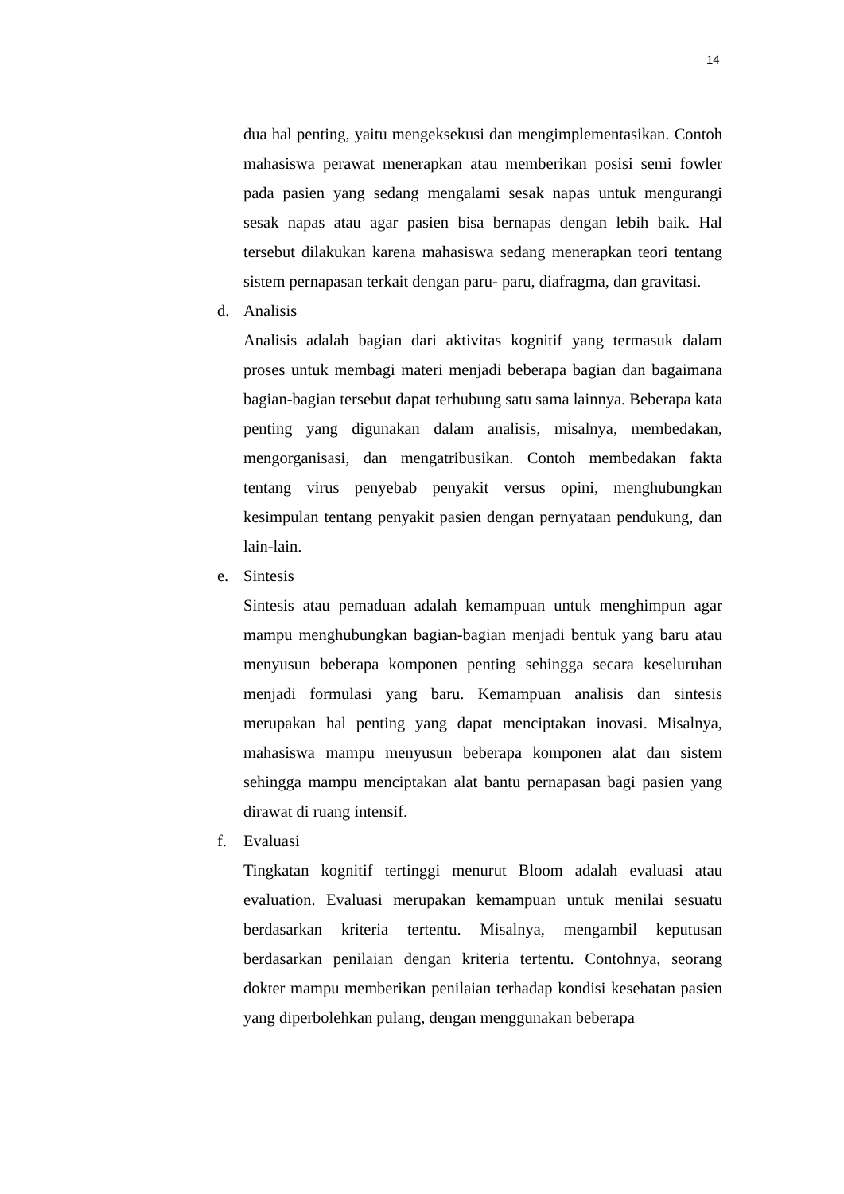14
dua hal penting, yaitu mengeksekusi dan mengimplementasikan. Contoh mahasiswa perawat menerapkan atau memberikan posisi semi fowler pada pasien yang sedang mengalami sesak napas untuk mengurangi sesak napas atau agar pasien bisa bernapas dengan lebih baik. Hal tersebut dilakukan karena mahasiswa sedang menerapkan teori tentang sistem pernapasan terkait dengan paru- paru, diafragma, dan gravitasi.
d. Analisis
Analisis adalah bagian dari aktivitas kognitif yang termasuk dalam proses untuk membagi materi menjadi beberapa bagian dan bagaimana bagian-bagian tersebut dapat terhubung satu sama lainnya. Beberapa kata penting yang digunakan dalam analisis, misalnya, membedakan, mengorganisasi, dan mengatribusikan. Contoh membedakan fakta tentang virus penyebab penyakit versus opini, menghubungkan kesimpulan tentang penyakit pasien dengan pernyataan pendukung, dan lain-lain.
e. Sintesis
Sintesis atau pemaduan adalah kemampuan untuk menghimpun agar mampu menghubungkan bagian-bagian menjadi bentuk yang baru atau menyusun beberapa komponen penting sehingga secara keseluruhan menjadi formulasi yang baru. Kemampuan analisis dan sintesis merupakan hal penting yang dapat menciptakan inovasi. Misalnya, mahasiswa mampu menyusun beberapa komponen alat dan sistem sehingga mampu menciptakan alat bantu pernapasan bagi pasien yang dirawat di ruang intensif.
f. Evaluasi
Tingkatan kognitif tertinggi menurut Bloom adalah evaluasi atau evaluation. Evaluasi merupakan kemampuan untuk menilai sesuatu berdasarkan kriteria tertentu. Misalnya, mengambil keputusan berdasarkan penilaian dengan kriteria tertentu. Contohnya, seorang dokter mampu memberikan penilaian terhadap kondisi kesehatan pasien yang diperbolehkan pulang, dengan menggunakan beberapa